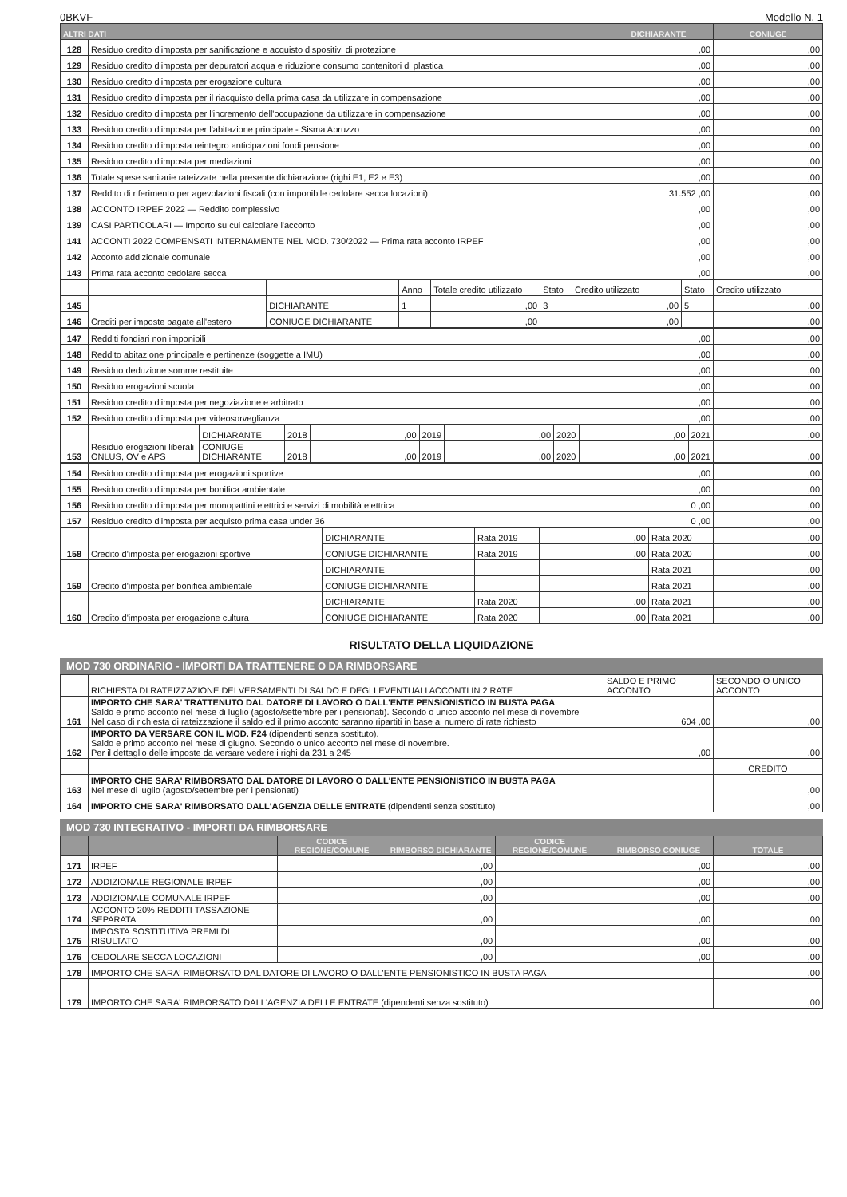0BKVF Modello N. 1
| ALTRI DATI | | DICHIARANTE | CONIUGE |
| --- | --- | --- | --- |
| 128 | Residuo credito d'imposta per sanificazione e acquisto dispositivi di protezione | ,00 | ,00 |
| 129 | Residuo credito d'imposta per depuratori acqua e riduzione consumo contenitori di plastica | ,00 | ,00 |
| 130 | Residuo credito d'imposta per erogazione cultura | ,00 | ,00 |
| 131 | Residuo credito d'imposta per il riacquisto della prima casa da utilizzare in compensazione | ,00 | ,00 |
| 132 | Residuo credito d'imposta per l'incremento dell'occupazione da utilizzare in compensazione | ,00 | ,00 |
| 133 | Residuo credito d'imposta per l'abitazione principale - Sisma Abruzzo | ,00 | ,00 |
| 134 | Residuo credito d'imposta reintegro anticipazioni fondi pensione | ,00 | ,00 |
| 135 | Residuo credito d'imposta per mediazioni | ,00 | ,00 |
| 136 | Totale spese sanitarie rateizzate nella presente dichiarazione (righi E1, E2 e E3) | ,00 | ,00 |
| 137 | Reddito di riferimento per agevolazioni fiscali (con imponibile cedolare secca locazioni) | 31.552 ,00 | ,00 |
| 138 | ACCONTO IRPEF 2022 — Reddito complessivo | ,00 | ,00 |
| 139 | CASI PARTICOLARI — Importo su cui calcolare l'acconto | ,00 | ,00 |
| 141 | ACCONTI 2022 COMPENSATI INTERNAMENTE NEL MOD. 730/2022 — Prima rata acconto IRPEF | ,00 | ,00 |
| 142 | Acconto addizionale comunale | ,00 | ,00 |
| 143 | Prima rata acconto cedolare secca | ,00 | ,00 |
| | | | Anno | Totale credito utilizzato | Stato | Credito utilizzato | Stato | Credito utilizzato |
| 145 | Crediti per imposte pagate all'estero | DICHIARANTE | 1 | ,00 | 3 | ,00 | 5 | ,00 |
| 146 | | CONIUGE DICHIARANTE | | ,00 | | ,00 | | ,00 |
| 147 | Redditi fondiari non imponibili | ,00 | ,00 |
| 148 | Reddito abitazione principale e pertinenze (soggette a IMU) | ,00 | ,00 |
| 149 | Residuo deduzione somme restituite | ,00 | ,00 |
| 150 | Residuo erogazioni scuola | ,00 | ,00 |
| 151 | Residuo credito d'imposta per negoziazione e arbitrato | ,00 | ,00 |
| 152 | Residuo credito d'imposta per videosorveglianza | ,00 | ,00 |
| 153 | Residuo erogazioni liberali ONLUS, OV e APS | DICHIARANTE | 2018 | ,00 | 2019 | ,00 | 2020 | ,00 | 2021 | ,00 |
| | | CONIUGE DICHIARANTE | 2018 | ,00 | 2019 | ,00 | 2020 | ,00 | 2021 | ,00 |
| 154 | Residuo credito d'imposta per erogazioni sportive | ,00 | ,00 |
| 155 | Residuo credito d'imposta per bonifica ambientale | ,00 | ,00 |
| 156 | Residuo credito d'imposta per monopattini elettrici e servizi di mobilità elettrica | 0 ,00 | ,00 |
| 157 | Residuo credito d'imposta per acquisto prima casa under 36 | 0 ,00 | ,00 |
| 158 | Credito d'imposta per erogazioni sportive | DICHIARANTE | Rata 2019 | ,00 | Rata 2020 | ,00 |
| | | CONIUGE DICHIARANTE | Rata 2019 | ,00 | Rata 2020 | ,00 |
| 159 | Credito d'imposta per bonifica ambientale | DICHIARANTE | | | Rata 2021 | ,00 |
| | | CONIUGE DICHIARANTE | | | Rata 2021 | ,00 |
| 160 | Credito d'imposta per erogazione cultura | DICHIARANTE | Rata 2020 | ,00 | Rata 2021 | ,00 |
| | | CONIUGE DICHIARANTE | Rata 2020 | ,00 | Rata 2021 | ,00 |
RISULTATO DELLA LIQUIDAZIONE
MOD 730 ORDINARIO - IMPORTI DA TRATTENERE O DA RIMBORSARE
| | RICHIESTA DI RATEIZZAZIONE DEI VERSAMENTI DI SALDO E DEGLI EVENTUALI ACCONTI IN 2 RATE | SALDO E PRIMO ACCONTO | SECONDO O UNICO ACCONTO |
| 161 | IMPORTO CHE SARA' TRATTENUTO DAL DATORE DI LAVORO O DALL'ENTE PENSIONISTICO IN BUSTA PAGA Saldo e primo acconto nel mese di luglio (agosto/settembre per i pensionati). Secondo o unico acconto nel mese di novembre Nel caso di richiesta di rateizzazione il saldo ed il primo acconto saranno ripartiti in base al numero di rate richiesto | 604 ,00 | ,00 |
| 162 | IMPORTO DA VERSARE CON IL MOD. F24 (dipendenti senza sostituto). Saldo e primo acconto nel mese di giugno. Secondo o unico acconto nel mese di novembre. Per il dettaglio delle imposte da versare vedere i righi da 231 a 245 | ,00 | ,00 |
| | | | CREDITO |
| 163 | IMPORTO CHE SARA' RIMBORSATO DAL DATORE DI LAVORO O DALL'ENTE PENSIONISTICO IN BUSTA PAGA Nel mese di luglio (agosto/settembre per i pensionati) | | ,00 |
| 164 | IMPORTO CHE SARA' RIMBORSATO DALL'AGENZIA DELLE ENTRATE (dipendenti senza sostituto) | | ,00 |
MOD 730 INTEGRATIVO - IMPORTI DA RIMBORSARE
| | | CODICE REGIONE/COMUNE | RIMBORSO DICHIARANTE | CODICE REGIONE/COMUNE | RIMBORSO CONIUGE | TOTALE |
| --- | --- | --- | --- | --- | --- | --- |
| 171 | IRPEF | | ,00 | | ,00 | ,00 |
| 172 | ADDIZIONALE REGIONALE IRPEF | | ,00 | | ,00 | ,00 |
| 173 | ADDIZIONALE COMUNALE IRPEF | | ,00 | | ,00 | ,00 |
| 174 | ACCONTO 20% REDDITI TASSAZIONE SEPARATA | | ,00 | | ,00 | ,00 |
| 175 | IMPOSTA SOSTITUTIVA PREMI DI RISULTATO | | ,00 | | ,00 | ,00 |
| 176 | CEDOLARE SECCA LOCAZIONI | | ,00 | | ,00 | ,00 |
| 178 | IMPORTO CHE SARA' RIMBORSATO DAL DATORE DI LAVORO O DALL'ENTE PENSIONISTICO IN BUSTA PAGA | | | | | ,00 |
| 179 | IMPORTO CHE SARA' RIMBORSATO DALL'AGENZIA DELLE ENTRATE (dipendenti senza sostituto) | | | | | ,00 |